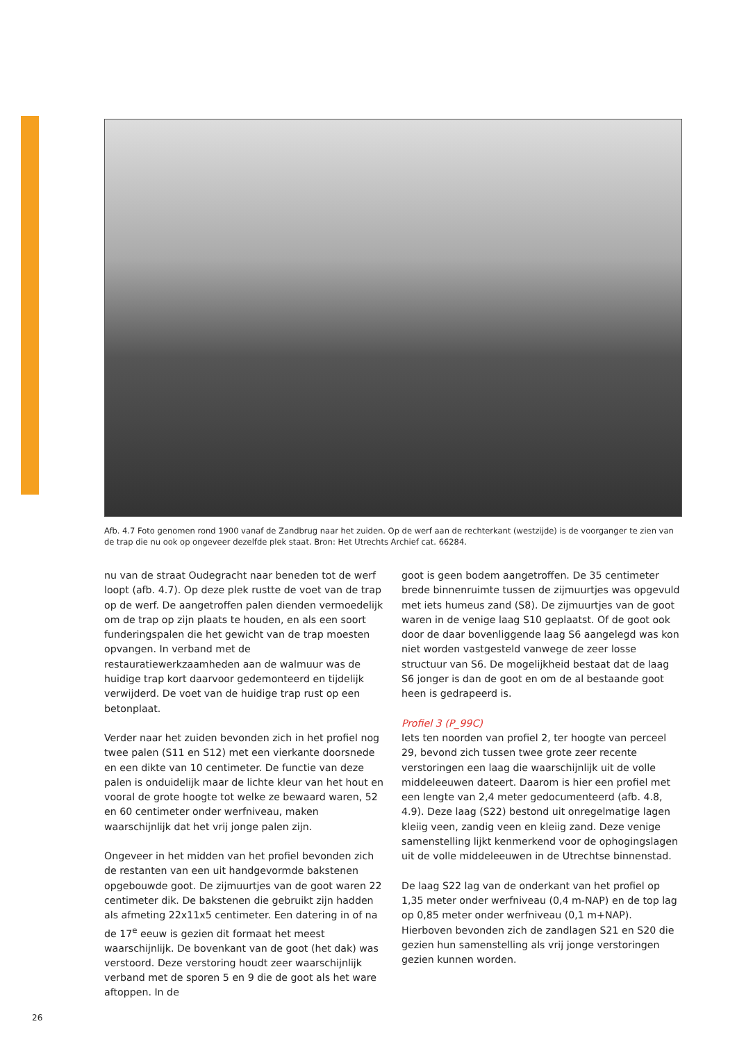Afb. 4.7 Foto genomen rond 1900 vanaf de Zandbrug naar het zuiden. Op de werf aan de rechterkant (westzijde) is de voorganger te zien van de trap die nu ook op ongeveer dezelfde plek staat. Bron: Het Utrechts Archief cat. 66284.
nu van de straat Oudegracht naar beneden tot de werf loopt (afb. 4.7). Op deze plek rustte de voet van de trap op de werf. De aangetroffen palen dienden vermoedelijk om de trap op zijn plaats te houden, en als een soort funderingspalen die het gewicht van de trap moesten opvangen. In verband met de restauratiewerkzaamheden aan de walmuur was de huidige trap kort daarvoor gedemonteerd en tijdelijk verwijderd. De voet van de huidige trap rust op een betonplaat.
Verder naar het zuiden bevonden zich in het profiel nog twee palen (S11 en S12) met een vierkante doorsnede en een dikte van 10 centimeter. De functie van deze palen is onduidelijk maar de lichte kleur van het hout en vooral de grote hoogte tot welke ze bewaard waren, 52 en 60 centimeter onder werfniveau, maken waarschijnlijk dat het vrij jonge palen zijn.
Ongeveer in het midden van het profiel bevonden zich de restanten van een uit handgevormde bakstenen opgebouwde goot. De zijmuurtjes van de goot waren 22 centimeter dik. De bakstenen die gebruikt zijn hadden als afmeting 22x11x5 centimeter. Een datering in of na de 17<sup>e</sup> eeuw is gezien dit formaat het meest waarschijnlijk. De bovenkant van de goot (het dak) was verstoord. Deze verstoring houdt zeer waarschijnlijk verband met de sporen 5 en 9 die de goot als het ware aftoppen. In de
goot is geen bodem aangetroffen. De 35 centimeter brede binnenruimte tussen de zijmuurtjes was opgevuld met iets humeus zand (S8). De zijmuurtjes van de goot waren in de venige laag S10 geplaatst. Of de goot ook door de daar bovenliggende laag S6 aangelegd was kon niet worden vastgesteld vanwege de zeer losse structuur van S6. De mogelijkheid bestaat dat de laag S6 jonger is dan de goot en om de al bestaande goot heen is gedrapeerd is.
Profiel 3 (P_99C)
Iets ten noorden van profiel 2, ter hoogte van perceel 29, bevond zich tussen twee grote zeer recente verstoringen een laag die waarschijnlijk uit de volle middeleeuwen dateert. Daarom is hier een profiel met een lengte van 2,4 meter gedocumenteerd (afb. 4.8, 4.9). Deze laag (S22) bestond uit onregelmatige lagen kleiig veen, zandig veen en kleiig zand. Deze venige samenstelling lijkt kenmerkend voor de ophogingslagen uit de volle middeleeuwen in de Utrechtse binnenstad.
De laag S22 lag van de onderkant van het profiel op 1,35 meter onder werfniveau (0,4 m-NAP) en de top lag op 0,85 meter onder werfniveau (0,1 m+NAP). Hierboven bevonden zich de zandlagen S21 en S20 die gezien hun samenstelling als vrij jonge verstoringen gezien kunnen worden.
26